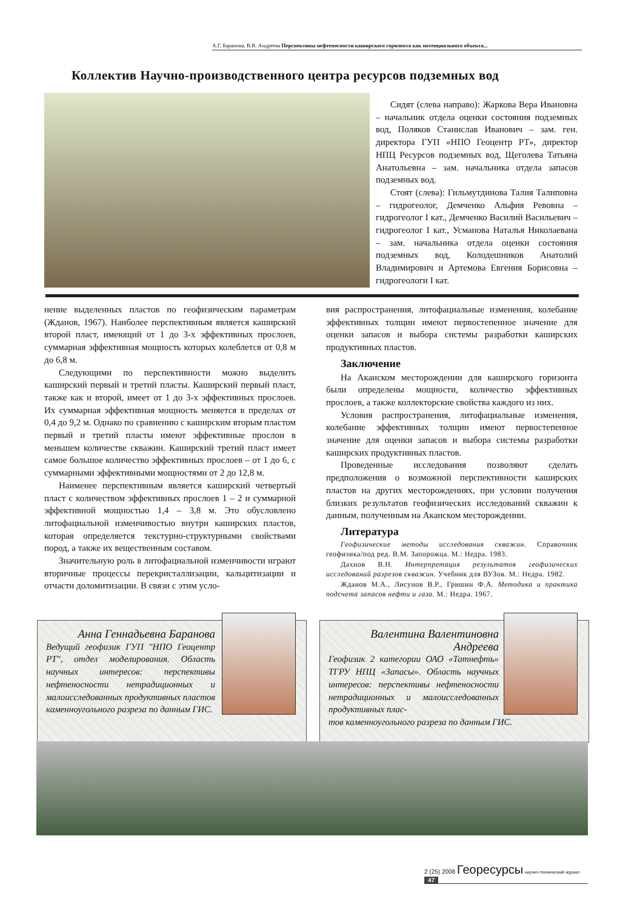А.Г. Баранова, В.В. Андреева Перспективы нефтеносности каширского горизонта как потенциального объекта...
Коллектив Научно-производственного центра ресурсов подземных вод
Сидят (слева направо): Жаркова Вера Ивановна – начальник отдела оценки состояния подземных вод, Поляков Станислав Иванович – зам. ген. директора ГУП «НПО Геоцентр РТ», директор НПЦ Ресурсов подземных вод, Щеголева Татьяна Анатольевна – зам. начальника отдела запасов подземных вод.
Стоят (слева): Гильмутдинова Талия Талиповна – гидрогеолог, Демченко Альфия Ревовна –гидрогеолог I кат., Демченко Василий Васильевич – гидрогеолог I кат., Усманова Наталья Николаевана – зам. начальника отдела оценки состояния подземных вод, Колодешников Анатолий Владимирович и Артемова Евгения Борисовна – гидрогеологи I кат.
нение выделенных пластов по геофизическим параметрам (Жданов, 1967). Наиболее перспективным является каширский второй пласт, имеющий от 1 до 3-х эффективных прослоев, суммарная эффективная мощность которых колеблется от 0,8 м до 6,8 м.
Следующими по перспективности можно выделить каширский первый и третий пласты. Каширский первый пласт, также как и второй, имеет от 1 до 3-х эффективных прослоев. Их суммарная эффективная мощность меняется в пределах от 0,4 до 9,2 м. Однако по сравнению с каширским вторым пластом первый и третий пласты имеют эффективные прослои в меньшем количестве скважин. Каширский третий пласт имеет самое большое количество эффективных прослоев – от 1 до 6, с суммарными эффективными мощностями от 2 до 12,8 м.
Наименее перспективным является каширский четвертый пласт с количеством эффективных прослоев 1 – 2 и суммарной эффективной мощностью 1,4 – 3,8 м. Это обусловлено литофациальной изменчивостью внутри каширских пластов, которая определяется текстурно-структурными свойствами пород, а также их вещественным составом.
Значительную роль в литофациальной изменчивости играют вторичные процессы перекристаллизации, кальцитизации и отчасти доломитизации. В связи с этим усло-
вия распространения, литофациальные изменения, колебание эффективных толщин имеют первостепенное значение для оценки запасов и выбора системы разработки каширских продуктивных пластов.
Заключение
На Аканском месторождении для каширского горизонта были определены мощности, количество эффективных прослоев, а также коллекторские свойства каждого из них.
Условия распространения, литофациальные изменения, колебание эффективных толщин имеют первостепенное значение для оценки запасов и выбора системы разработки каширских продуктивных пластов.
Проведенные исследования позволяют сделать предположения о возможной перспективности каширских пластов на других месторождениях, при условии получения близких результатов геофизических исследований скважин к данным, полученным на Аканском месторождении.
Литература
Геофизические методы исследования скважин. Справочник геофизика/под ред. В.М. Запорожца. М.: Недра. 1983.
Дахнов В.Н. Интерпретация результатов геофизических исследований разрезов скважин. Учебник для ВУЗов. М.: Недра. 1982.
Жданов М.А., Лисунов В.Р., Гришин Ф.А. Методика и практика подсчета запасов нефти и газа. М.: Недра. 1967.
Анна Геннадьевна Баранова
Ведущий геофизик ГУП "НПО Геоцентр РТ", отдел моделирования. Область научных интересов: перспективы нефтеносности нетрадиционных и малоисследованных продуктивных пластов каменноугольного разреза по данным ГИС.
Валентина Валентиновна Андреева
Геофизик 2 категории ОАО «Татнефть» ТГРУ НПЦ «Запасы». Область научных интересов: перспективы нефтеносности нетрадиционных и малоисследованных продуктивных плас-
тов каменноугольного разреза по данным ГИС.
2 (25) 2008 Георесурсы научно-технический журнал 47